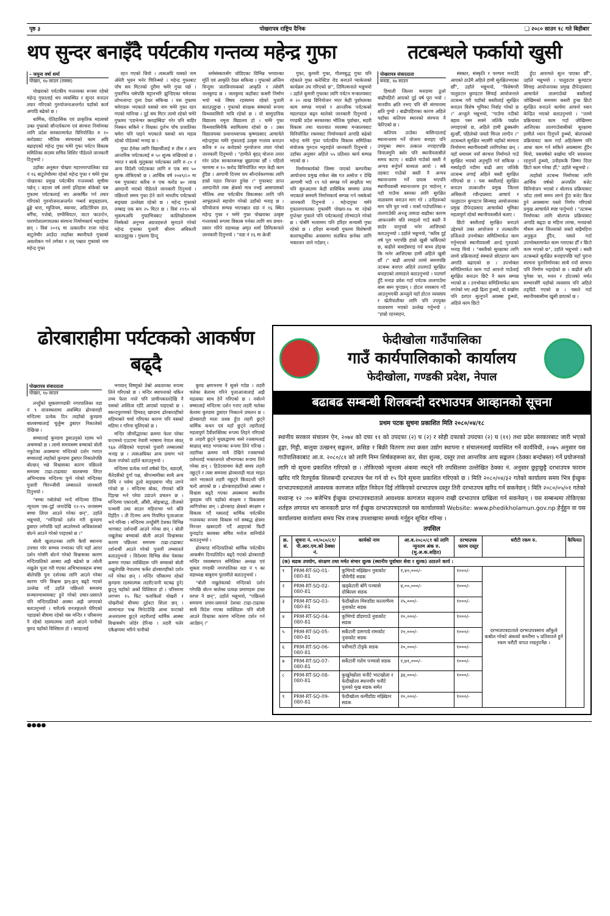पृष्ठ ३ पोखरापत्र राष्ट्रिय दैनिक ❑ २०८० साउन १८ गते बिहीबार
थप सुन्दर बनाइँदै पर्यटकीय गन्तव्य महेन्द्र गुफा
– जमुना वर्षा शर्मा
पोखरा, १७ साउन (रासस)
पोखराको पर्यटकीय गन्तव्यका रूपमा रहेको महेन्द्र गुफालाई थप व्यवस्थित र सुन्दर बनाउन तयार गरिएको गुरुयोजनाअन्तर्गत यहाँको कार्य अगाडि बढेको छ ।
धार्मिक, ऐतिहासिक एवं प्राकृतिक महत्वको उक्त गुफाको सौन्दर्यकरण एवं संरचना निर्माणका लागि प्रदेश सरकारमार्फत विनियोजित रु १० करोडबाट भौतिक संरचनाको काम अघि बढाइएको महेन्द्र गुफा चमेरे गुफा पर्यटन विकास समितिका सदस्य सचिव शिशिर पौडेलले जानकारी दिनुभयो ।
उहाँका अनुसार पोखरा महानगरपालिका वडा नं १६ बाटुलेचौरमा रहेको महेन्द्र गुफा र चमेरे गुफा पोखराका प्रमुख पर्यटकीय गन्तव्यको सूचीमा पर्छन् । बहत्तर वर्ष लामो इतिहास बोकेको यस गुफामा पर्यटकलाई थप आकर्षित गर्न तयार गरिएको गुरुयोजनाअन्तर्गत गन्धर्व सङ्ग्रहालय, ढुङ्गे धारा, म्युजियम, स्कप्चर, अडिटोरियम हल, बगैँचा, गजेबो, एम्पीथियटर, वाटर फाउन्टेन, पारागोलालगायतका संरचना निर्माणकार्य भइरहेका छन् । विसं २०१६ मा तत्कालीन राजा महेन्द्र बाटुलेचौर आउँदा त्यहाँका स्थानीयले गुफाको अवलोकन गर्न लगेका र तत् पश्चात गुफाको नाम महेन्द्र गुफा
रहन गएको थियो । त्यसअघि यसको नाम अँधेरी भुवन भनेर चिनिन्थ्यो । महेन्द्र गुफाबाट पाँच सय मिटरको दूरीमा चमेरे गुफा पर्छ । गुफाभित्र पसेपछि चट्टानभरि झुन्डिएका चमेराका लोभलाग्दा दृश्य देख्न सकिन्छ । यस गुफामा चमेराहरू भएकाले यसको नाम चमेरे गुफा रहन गएको मानिन्छ । दुई सय मिटर लामो रहेको चमेरे गुफामा 'एडभेन्चर क्लाइम्बिङ' गरेर पनि बाहिर निस्कन सकिने र विश्वका दुर्लभ पाँच प्रजातिका चमेरा पनि पाइने भएकाले यसको थप महत्व रहेको पौडेलको भनाइ छ ।
गुफा हेर्नका लागि विद्यार्थीलाई रु तीस र अन्य आन्तरिक पर्यटकलाई रु ५० शुल्क राखिएको छ । भारत र सार्क मुलुकका पर्यटकका लागि रु ८० र अन्य विदेशी पर्यटकका लागि रु एक सय ५० शुल्क तोकिएको छ । आर्थिक वर्ष २०७९/८० मा यस गुफाबाट करिब रु एक करोड ७० लाख आम्दानी भएको पौडेलले जानकारी दिनुभयो । पछिल्लो समय गुफा हेर्न जाने भारतीय पर्यटकको सङ्ख्या उल्लेख्य रहेको छ । महेन्द्र गुफाको लम्बाइ एक सय २५ मिटर छ । विसं १९९० को भूकम्पअघि गुफाभित्रबाट कालिखोलासम्म निस्केको अनुभव अग्रजहरूले सुनाउने गरेको महेन्द्र गुफाका पुजारी श्रीराम अधिकारी बताउनुहुन्छ । गुफामा हिन्दू
धर्मसंस्कारसँग जोडिएका विभिन्न भगवान्का मूर्ति एवं आकृति देख्न सकिन्छ । गुफाको अन्तिम विन्दुमा जलविनायकको आकृति र त्योसँगै जलकुण्ड छ । जलकुण्ड कहाँबाट कसरी निर्माण भयो भन्ने विषय रहस्यमय रहेको पुजारी बताउनुहुन्छ । गुफाको संरक्षक संस्थाको रूपमा विन्ध्यवासिनी मावि रहेको छ । यो सामुदायिक विद्यालय नमूना विद्यालय हो । चमेरे गुफा विन्ध्यवासिनीकै स्वामित्वमा रहेको छ । उक्त विद्यालयका प्रधानाध्यापक कृष्णप्रसाद आचार्यले महेन्द्रगुफा चमेरे गुफालाई उत्कृष्ट गन्तव्य बनाउन करिब रु २४ करोडको गुरुयोजना तयार गरेको जानकारी दिनुभयो । "हामीले बृहत् योजना तयार गरेर प्रदेश सरकारसमक्ष बुझाएका छौँ । पहिलो चरणमा रु १० करोड विनियोजित भएर केही काम हुँदैछ । आगामी दिनमा थप सौन्दर्यकरणका लागि हाम्रो पहल निरन्तर हुनेछ ।" गुफाबाट प्राप्त आम्दानीले त्यस क्षेत्रको मात्र नभई आसपासको भौतिक तथा पर्यटकीय विकासका लागि पनि आफूहरूले सहयोग गरेको उहाँको भनाइ छ । परियोजना सम्पन्न भएपश्चात वडा नं १६ स्थित महेन्द्र गुफा र चमेरे गुफा पोखराका उत्कृष्ट गन्तव्यको रूपमा विकास गर्नका लागि थप प्रचार-प्रसार गरिने वडाध्यक्ष अमृत शर्मा तिमिल्सनाले जानकारी दिनुभयो । "वडा नं १६ मा क्रेजी
गुफा, कुमारी गुफा, गौतमबुद्ध गुफा पनि रहेकाले गुफा कनेक्टिङ रोड बनाउने प्याकेजको कार्यक्रम तय गरिएको छ", तिमिल्सनाले भन्नुभयो । उहाँले कुमारी गुफाका लागि पर्यटन मन्त्रालयबाट रु २० लाख विनियोजन भएर केही पूर्वाधारका काम सम्पन्न भएको र आन्तरिक पर्यटकको चहलपहल बढ्न थालेको जानकारी दिनुभयो । गण्डकी प्रदेश सरकारका भौतिक पूर्वाधार, सहरी विकास तथा यातायात व्यवस्था मन्त्रालयबाट विनियोजित रकमबाट निर्माणकार्य अगाडि बढेको महेन्द्र चमेरे गुफा पर्यटकीय विकास समितिका संयोजक गुरुदत्त भट्टराईले जानकारी दिनुभयो । उहाँका अनुसार अहिले ५५ प्रतिशत कार्य सम्पन्न भएको छ ।
निर्माणकार्यको जिम्मा पाएको कम्पनीका आयोजना प्रमुख राकेश श्रेष्ठ गत असोज १ देखि आगामी भदौ १९ गते सम्पन्न गर्ने सम्झौता भए पनि सुरुआतमा केही प्राविधिक समस्या उत्पन्न भएकाले समयमै निर्माणकार्य सम्पन्न गर्न नसकेको जानकारी दिनुभयो । महेन्द्रगुफा चमेरे गुफालगायतका गुफासँगै पोखरा-१७ मा रहेको गुप्तेश्वर गुफाले पनि पर्यटकलाई लोभ्याउने गरेको छ । योसँगै भलाममा पनि हरिहर सन्यासी गुफा रहेको छ । हरिहर सन्यासी गुफामा विशेषगरी बालाचतुर्थीका अवसरमा सतबिज छर्नका लागि भक्तजन जाने गर्दछन् ।
तटबन्धले फर्कायो खुसी
पोखरापत्र संवाददाता
मनाङ, १७ साउन
हिमाली जिल्ला मनाङमा ठूलो बाढीपहिरो आएको दुई वर्ष पूरा भयो । मानवीय क्षति नभए पनि धेरै संरचनामा क्षति पुग्यो । बाढीपहिराका कारण अहिले यहाँका कतिपय स्थानको संरचना नै फेरिएको छ ।
कतिपय ठाउँका बासिन्दालाई स्थानान्तरण गर्ने योजना बनाइए पनि उपयुक्त स्थान तत्काल नपाइएपछि त्रिपालमुनि बसेर पनि स्थानीयवासीले समय कटाए । बाढीले गाउँको बस्ती नै अन्यत्र सर्नुपर्ने बाध्यता आयो । सबै तहबाट गाउँको बस्ती नै अन्यत्र स्थानान्तरण गर्ने प्रयास भएपनि स्थानीयवासी स्थानान्तरण हुन चाहेनन् र यही गाउँमा बस्नका लागि सुरक्षित वातावरण बनाउन माग गरे । उनीहरूको माग पनि पूरा भयो । नासों गाउँपालिका-१ तालगाउँकी अञ्जु तामाङ बाढीका कारण आफन्तसँग यति रमाइलो गाउँ बस्ती नै छाडेर जानुपर्छ भनेर आत्तिएको बताउनुभयो । उहाँले भन्नुभयो, "करिब दुई वर्ष पूरा भएपछि हाम्रो खुसी फर्किएको छ, बाढीले बसाइँसराइ गर्न बाध्य होइन्छ कि भनेर आत्तिएका हामी अहिले खुसी छौँ ।" बाढी आएको लामो समयपछि तटबन्ध बनाएर अहिले तालगाउँ सुरक्षित बनाइएको तामाङले बताउनुभयो । पदमार्ग हुँदै मनाङ प्रवेश गर्दा पर्यटक तालगाउँमा बास बस्न पुग्दछन् । होटल व्यवसाय गर्दै आउनुभएकी अञ्जुले यहाँ होटल व्यवसाय र खेतीपातीका लागि पनि उपयुक्त वातावरण भएको उल्लेख गर्नुभयो । "हाम्रो रहनसहन,
संस्कार, संस्कृति र परम्परा मनाउँदै आएको ठाउँमै अहिले हामी सुरक्षितभएका छौँ", उहाँले भन्नुभयो, "विशेषगरी पालुङटार कुण्डटार सिंचाई आयोजनाले तटबन्ध गरी यहाँको बस्तीलाई सुरक्षित बनाउन विशेष भूमिका निर्वाह गरेको छ ।" अन्जुले भन्नुभयो, "गाउँमा नदीको बहाव पस्न सक्ने जतिकै पर्खाल लगाइएको छ, अहिले हामी ढुक्कसँग सुत्छौँ, पहिलेको जस्तो चिन्ता लाग्दैन ।" तटबन्धले सुरक्षित भएसँगै यहाँको संरचना निर्माणमा स्थानीयवासी लागिपरेका छन् । यहाँ धमाधम नयाँ संरचना निर्माणले गाउँ सुरक्षित भएको अनुभूति गर्न सकिन्छ । मर्स्याङ्दी नदीमा बाढी आए जत्तिकै तटबन्ध लगाई अहिले बस्ती सुरक्षित गरिएको छ । यस बस्तीलाई सुरक्षित बनाउन तात्कालीन प्रमुख जिल्ला अधिकारी रवीन्द्रप्रसाद आचार्य र पालुङटार कुण्डटार सिञ्चाइ आयोजनाका प्रमुख दीपेन्द्रप्रसाद आचार्यको भूमिका महत्वपूर्ण रहेको स्थानीयवासीले बताए ।
छिटो बस्तीलाई सुरक्षित बनाउने उद्देश्यले उक्त आयोजना र तात्कालीन प्रजिअले उपभोक्ता समितिमार्फत काम गर्नुभएको स्थानीयवासी आन्द्रे गुरुङको भनाइ थियो । "बस्तीको सुरक्षाका लागि लामो प्रक्रियालाई संस्थाले छोट्याएर काम अगाडि बढाएको छ । उपभोक्ता समितिमार्फत काम गर्दा आफ्नो गाउँलाई सुरक्षित बनाउन छिटै नै काम सम्पन्न भएको छ । उपभोक्ता समितिमार्फत काम नगरेको भए अझै ढिला हुन्थ्यो, यो वर्खामा पनि डराएर सुत्नुपर्ने अवस्था हुन्थ्यो, अहिले काम छिटो
हुँदा आरामले सुत्न पाएका छौँ", उहाँले भन्नुभयो । पालुङटार कुण्डटार सिंचाइ आयोजनाका प्रमुख दीपेन्द्रप्रसाद आचार्यले तालगाउँको बस्तीलाई जोखिमको समयमा कसरी हुन्छ छिटो सुरक्षित बनाउने कार्यमा आफ्नो ध्यान केन्द्रित भएको बताउनुभयो । "लामो प्रक्रियाबाट काम गर्दा जोखिममा आत्तिएका तालगाउँबासीको सुरक्षामा हामीले ध्यान दिनुपर्ने हुन्थ्यो, बोलपत्रको प्रक्रियाबाट काम गर्दा अहिलेसम्म पनि आधा काम गर्न सकिने अवस्थामा हुँदैन थियो, यसवर्षको बर्खामा पनि त्रयत्रयमा रहनुपर्ने हुन्थ्यो, उनीहरूकै जिम्मा दिएर छिटो काम गरेका हौँ," उहाँले भन्नुभयो ।
त्यहाँको तटबन्ध निर्माणका लागि आर्थिक वर्षको अन्त्यतिर बजेट विनियोजन भएको र बोलपत्र प्रक्रियाबाट जाँदा लामो समय लाग्ने हुँदा बजेट फ्रिज हुने अवस्थामा यस्तो निर्णय गरिएको प्रमुख आचार्यले स्पष्ट पार्नुभयो । "तटबन्ध निर्माणका लागि बोलपत्र प्रक्रियाबाट अगाडि बढ्दा छ महिना लाग्छ, मनाङको मौसम अन्य जिल्लाको जस्तो बाह्रैमहिना अनुकूल हुँदैन, यसले गर्दा उपभोक्तामार्फत काम गराएका हौँ र छिटो काम भएको छ", उहाँले भन्नुभयो । बस्ती तटबन्धले सुरक्षित बनाइएपछि यहाँ पुराना संरचना पुनःनिर्माणका साथै नयाँ संरचना पनि निर्माण भइरहेको छ । बाढीले क्षति पुगेका घर, भवन र होटलको मर्मत सम्भारसँगै यहाँको व्यवसाय पनि अहिले तङ्ग्रिदै गएको छ । यसले गर्दा स्थानीयबासीमा खुसी छाएको छ ।
ढोरबाराहीमा पर्यटकको आकर्षण बढ्दै
पोखरापत्र संवाददाता
पोखरा, १७ साउन
तनहुँको शुक्लागण्डकी नगरपालिका वडा नं ९ वाजस्थलामा अवस्थित ढोरबाराही मन्दिरमा प्रत्येक दिन त्यहाँको कुण्डमा बालबच्चालाई चुर्लुम्म डुबाएर निकालेको देखिन्छ ।
बच्चालाई कुण्डमा डुबाउनुको रहस्य भने अचम्मको छ । लामो समयसम्म बच्चाको बोली नफुटेका अवस्थामा मन्दिरको दर्शन गराएर बच्चालाई त्यहाँको कुण्डमा डुबाएर निकालेपछि बोल्छन् भन्ने विश्वासका कारण पछिल्लो समयमा टाढा-टाढाबाट बालबच्चा लिएर अभिभावक मन्दिरमा पुग्ने गरेको मन्दिरका पुजारी चिरञ्जीवी लम्सालले जानकारी दिनुभयो ।
"बच्चा नबोलेको भन्दै मन्दिरमा दैनिक न्यूनतम एक-दुई जनादेखि १२-१५ जनासम्म बच्चा लिएर आउने गरेका छन्", उहाँले भन्नुभयो, "मन्दिरको दर्शन गरी कुण्डमा डुबाएर लगेपछि यहाँ आउनेमध्ये अधिकांशको बोल्ने आउने गरेको पाइएको छ ।"
बोली खुलाउनका लागि कैयौं स्थानमा उपचार गरेर सम्भव नभएका पनि यहाँ आएर दर्शन गरेसँगै बोल्ने गरेको विश्वासका कारण मन्दिरप्रतिको आस्था अझै बढेको छ ।बोली नखुलेर पूजा गरी गएका अभिभावकहरू बच्चा बोलेपछि पुनः दर्शनका लागि आउने गरेका कारण पनि विश्वास झन्-झन् बढ्दै गएको उल्लेख गर्दै उहाँले पछिल्लो समयमा सञ्चारमाध्यमबाट हुने गरेको प्रचार-प्रसारले पनि मन्दिरप्रतिको आस्था अझै जगाएको बताउनुभयो । चारैतर्फ वनजङ्गलले घेरिएको पहाडको बीचमा रहेको यस मन्दिर र परिसरमा नै रहेको रहस्यात्मक लहरी आउने पानीको कुण्ड यहाँको विशिष्टता हो । बराहलाई
भगवान् विष्णुको तेस्रो अवतारका रूपमा लिने गरिएको छ । मन्दिर स्थापनाको यकिन तथ्य फेला नपरे पनि प्राचीनकालदेखि नै यसको अस्तित्व रहँदै आएको पाइएको छ । स्कन्दपुराणको हिमवत् खण्डमा ढोरबाराहीको महिमाबारे चर्चा गरिएका कारण पनि यसको महिमा र गरिमा चुलिएको छ ।
मन्दिर जीर्णोद्धारका क्रममा फेला परेका घन्टमध्ये एउटामा नेवारी भाषामा नेपाल संवत् ९६७ लेखिएको पाइएको पुजारी लम्सालको भनाइ छ । त्यसअघिका अन्य प्रमाण भने फेला नपरेको उहाँले बताउनुभयो ।
मन्दिरमा प्रत्येक नयाँ वर्षको दिन, बडादसैं, चैतेदसैंको दुर्गा पक्ष, श्रीपञ्चमीका साथै अन्य तिथि र पर्वमा ठूलो सङ्ख्यामा भीड लाग्ने गरेको छ । मन्दिरमा बोका, राँगाको बलि दिइन्छ भने परेवा उडाउने प्रचलन छ । मन्दिरमा एकादशी, औँसी, सोह्रश्राद्ध, तीजको पञ्चमी तथा साउन महिनाभर भने बलि दिइँदैन । ती दिनमा अन्य नियमित पूजाआजा भने गरिन्छ । मन्दिरमा तनहुँसँगै देशका विभिन्न भागबाट दर्शनार्थी आउने गरेका छन् । बोली नखुलेका बच्चाको बोली आउने विश्वासका कारण पछिल्ला समयमा टाढा-टाढाबाट दर्शनार्थी आउने गरेको पुजारी लम्सालले बताउनुभयो । विदेशमा विभिन्न सेवा पेसाका क्रममा गएका व्यक्तिहरू पनि बच्चाको बोली नखुलेपछि नेपालमा फर्केर ढोरबाराहीको दर्शन गर्ने गरेका छन् । मन्दिर परिसरमा रहेको कुण्डमा रहस्यात्मक लहरी(पानी घटबढ हुने) छुट्नु यहाँको अर्को विशिष्टता हो । परिसरमा लगभग १५ फिट फराकिलो पोखरी र पोखरीको बीचमा दुईवटा शिला छन् । सामान्यतः पन्ध्र मिनेटदेखि आधा घन्टाको अन्तरालमा छुट्ने लहरीलाई धार्मिक आस्था विश्वाससँग जोडेर हेरिन्छ । लहरी चलेर एकैक्षणमा भरिने पानीको
कुण्ड क्षणभरमा नै सुक्ने गर्दछ । लहरी चलेका बेलामा गरिने पूजाआजालाई अझै महत्वका साथ हेर्ने गरिएको छ । नबोल्ने बच्चालाई मन्दिरमा दर्शन गराए लहरी चलेका बेलामा कुण्डमा डुबाएर निकाल्ने प्रचलन छ । ढोरबाराही माता प्रशन्न हुँदा लहरी छुट्ने धार्मिक कथन एवं यहाँ छुट्ने लहरीलाई महत्वपूर्ण दैवीशक्तिका रूपमा लिइने गरिएको छ ।लहरी छुट्ने मुख्यद्वारमा बस्ने रजबामलाई साक्षात् बराह भगवान्का रूपमा लिने गरिन्छ । लहरीका क्रममा मात्रै देखिने रजबामको दर्शनलाई भक्तजनले शौभाग्यका रूपमा लिने गरेका छन् । हिउँदयाममा केही समय लहरी नछुट्ने र त्यस समयमा ढोरबाराही माता माइत जाने भएकाले लहरी नछुट्ने किंवदन्ती पनि चल्दै आएको छ । ढोरबाराहप्रतिको आस्था र विश्वास बढ्दै गएका अवस्थामा स्थानीय युवाहरू पनि यहाँको संरक्षण र विकासमा लागिपरेका छन् । ढोरबराह क्षेत्रको संरक्षण र विकास गर्दै यसलाई धार्मिक पर्यटकीय गन्तव्यका रूपमा विकास गर्न सम्बद्ध क्षेत्रमा निरन्तर खबरदारी गर्दै आइएको फिर्दी युनाइटेड क्लबका सचिव मनोज बानियाँले बताउनुभयो ।
ढोरबराह मन्दिरप्रतिको धार्मिक पर्यटकीय आकर्षण दिनप्रतिदिन बढ्दै गएको ढोरबाराही मन्दिर व्यवस्थापन समितिका अध्यक्ष एवं शुक्ला गण्डकी नगरपालिका वडा नं ९ का वडाध्यक्ष बाबुराम पुलामीले बताउनुभयो ।
"बोली नखुलेकाको मन्दिरको दर्शन गरेपछि बोल्न थालेका प्रत्यक्ष प्रमाणहरू हाम्रा वरपर नै छन्", उहाँले भन्नुभयो, "पछिल्लो समयमा प्रचार-प्रसारले देशका टाढा-टाढाका साथै विदेश गएका व्यक्तिहरू पनि बोली आउने विश्वाका कारण मन्दिरमा दर्शन गर्न आउँछन् ।"
फेदीखोला गाउँपालिका
गाउँ कार्यपालिकाको कार्यालय
फेदीखोला, गण्डकी प्रदेश, नेपाल
बढाबढ सम्बन्धी शिलबन्दी दरभाउपत्र आव्हानको सूचना
प्रथम पटक सुचना प्रकाशित मिति २०८०/०४/१८
स्थानीय सरकार संचालन ऐन, २०७४ को दफा ११ को उपदफा (२) घ (२) र सोही दफाको उपदफा (२) घ (११) तथा प्रदेश सरकारबाट जारी भएको ढुङ्गा, गिट्टी, बालुवा उत्खनन् सङ्कलन, क्रसिङ र बिक्री वितरण तथा क्रसर उद्योग स्थापना र संचालनलाई व्यवस्थित गर्ने कार्यविधी, २०७५ अनुसार यस गाउँपालिकाबाट आ.व. २०८०/८१ को लागि निम्न शिर्षकहरूमा कर, सेवा शुल्क, दस्तुर तथा आन्तरिक आय सङ्कलन (ठेक्का बन्दोबस्त) गर्ने प्रयोजनको लागि यो सूचना प्रकाशित गरिएको छ । तोकिएको न्यूनतम अंकमा नघट्ने गरि तपसिलमा उल्लेखित ठेक्का नं. अनुसार छुट्टाछुट्टै दरभाउपत्र फाराम खरिद गरि रितपूर्वक शिलबन्दी दरभाउपत्र पेश गर्न यो १५ दिने सूचना प्रकाशित गरिएको छ । मिति २०८०/०४/३२ गतेको कार्यालय समय भित्र ईच्छुक दरभाउपत्रदाताले आवश्यक कागजात सहित निवेदन दिई तोकिएको दरभाउपत्र दस्तुर तिरी दरभाउपत्र खरिद गर्न सकनेछन् । मिति २०८०/०५/०१ गतेको मध्यान्ह १२ :०० बजेभित्र ईच्छुक दरभाउपत्रदाताले आवश्यक कागजात सङ्लग्न राखी दरभाउपत्र दाखिला गर्न सकनेछन् । यस सम्बन्धमा तोकिएका शर्तहरु लगायत थप जानकारी प्राप्त गर्न ईच्छुक दरभाउपत्रदाताले यस कार्यालयको Website: www.phedikholamun.gov.np हेर्नुहुन वा यस कार्यालयमा कार्यालय समय भित्र राजश्व उपशाखामा सम्पर्क गर्नुहुन सूचित गरिन्छ ।
तपसिल
| क्र. सं. | सूचना नं. ०१/०८०/८१/पी.आर.एम.को ठेक्का नं. | कार्यको नाम | आ.ब.२०८०/८१ को लागि न्युनतम अंक रु. (मु.अ.क.सहित) | दरभाउपत्र फारम दस्तुर | धरौटी रकम रु. | कैफियत |
| --- | --- | --- | --- | --- | --- | --- |
| (क) सडक उपयोग, संरक्षण तथा मर्मत संभार शुल्क (स्थानीय पूर्वाधार सेवा र शुल्क) उठाउने कार्य : | | | | | | |
| १ | PRM-RT-SQ-01-080-81 | कुभिण्डे मझ्खिान नुवाकोट पौवेगौंडे सडक | १,४०,०००/- | १०००/- | दरभाउपत्रदाताले दरभाउपत्रसाथ आँफुले कबोल गरेको अंकको कम्तीमा ५ प्रतिशतले हुने रकम धरौटी वापत राख्नुपर्नेछ । | |
| २ | PRM-RT-SQ-02-080-81 | खड्केटारी बाँगे पञ्चासे दोबिल्ला सडक | ४,००,०००/- | १०००/- | | |
| ३ | PRM-RT-SQ-03-080-81 | फेदीखोला मिरुडाँडा कालाभैरव नुवाकोट सडक | २५,०००/- | १०००/- | | |
| ४ | PRM-RT-SQ-04-080-81 | कुभिण्डे डाँडागाउँ नुवाकोट सडक | २०,०००/- | १०००/- | | |
| ५ | PRM-RT-SQ-05-080-81 | सर्केटारी दामगाडे रामकोट नुवाकोट सडक | २०,०००/- | १०००/- | | |
| ६ | PRM-RT-SQ-06-080-81 | पर्सेभाटी टोड्के सडक | २०,०००/- | १०००/- | | |
| ७ | PRM-RT-SQ-07-080-81 | सर्केटारी गलेम पञ्चासे सडक | १,७१,०००/- | १०००/- | | |
| ८ | PRM-RT-SQ-08-080-81 | कुखुरेखोला चनौटे भाटखोला र फेदीखोला स्थानचौर चनौटे पुलको मुख सडक समेत | ३४,०००/- | १०००/- | | |
| ९ | PRM-RT-SQ-09-080-81 | फेदीखोला कर्मीडाँडा मझ्खिान सडक | २०,०००/- | १०००/- | | |
●●●●